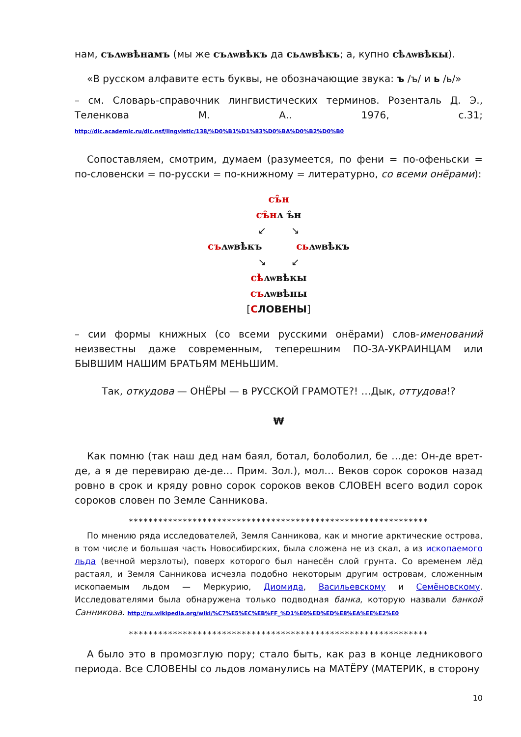нам, съʌѡвѣнамъ (мы же съʌѡвѣкъ да сьʌѡвѣкъ; а, купно сѣʌѡвѣкы).
«В русском алфавите есть буквы, не обозначающие звука: ъ /ъ/ и ь /ь/»
– см. Словарь-справочник лингвистических терминов. Розенталь Д. Э., Теленкова М. А.. 1976, с.31; http://dic.academic.ru/dic.nsf/lingvistic/138/%D0%B1%D1%83%D0%BA%D0%B2%D0%B0
Сопоставляем, смотрим, думаем (разумеется, по фени = по-офеньски = по-словенски = по-русски = по-книжному = литературно, со всеми онёрами):
съ̑н
съ̑нʌ ъ̑н
↙ ↘
съʌѡвѣкъ сьʌѡвѣкъ
↘ ↙
сѣʌѡвѣкы
съʌѡвѣны
[СЛОВЕНЫ]
– сии формы книжных (со всеми русскими онёрами) слов-именований неизвестны даже современным, теперешним ПО-ЗА-УКРАИНЦАМ или БЫВШИМ НАШИМ БРАТЬЯМ МЕНЬШИМ.
Так, откудова — ОНЁРЫ — в РУССКОЙ ГРАМОТЕ?! …Дык, оттудова!?
₩
Как помню (так наш дед нам баял, ботал, болоболил, бе …де: Он-де врет-де, а я де перевираю де-де… Прим. Зол.), мол… Веков сорок сороков назад ровно в срок и кряду ровно сорок сороков веков СЛОВЕН всего водил сорок сороков словен по Земле Санникова.
*************************************************************
По мнению ряда исследователей, Земля Санникова, как и многие арктические острова, в том числе и большая часть Новосибирских, была сложена не из скал, а из ископаемого льда (вечной мерзлоты), поверх которого был нанесён слой грунта. Со временем лёд растаял, и Земля Санникова исчезла подобно некоторым другим островам, сложенным ископаемым льдом — Меркурию, Диомида, Васильевскому и Семёновскому. Исследователями была обнаружена только подводная банка, которую назвали банкой Санникова. http://ru.wikipedia.org/wiki/%C7%E5%EC%EB%FF_%D1%E0%ED%ED%E8%EA%EE%E2%E0
*************************************************************
А было это в промозглую пору; стало быть, как раз в конце ледникового периода. Все СЛОВЕНЫ со льдов ломанулись на МАТЁРУ (МАТЕРИК, в сторону
10